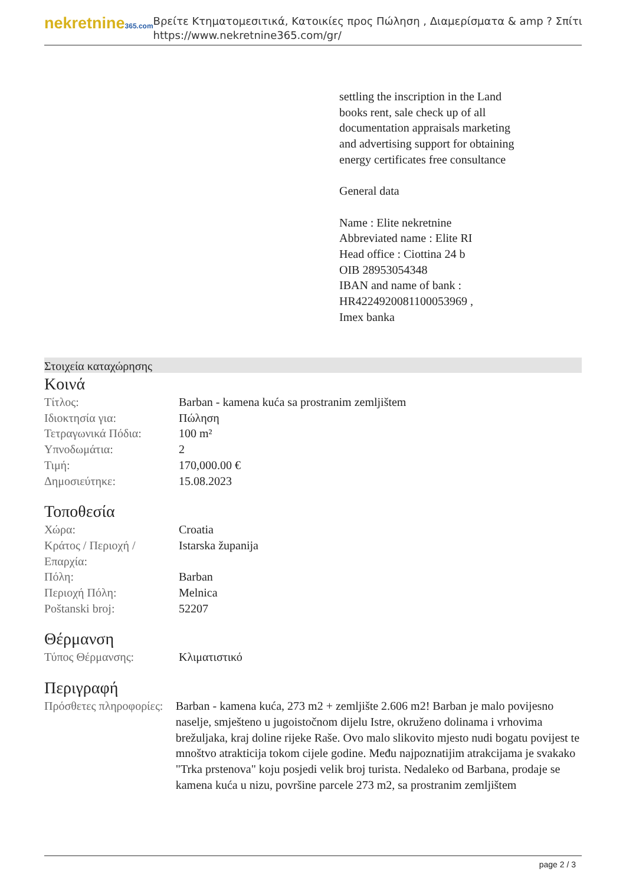nekretnine365.com
Βρείτε Κτηματομεσιτικά, Κατοικίες προς Πώληση , Διαμερίσματα & amp ? Σπίτι
https://www.nekretnine365.com/gr/
settling the inscription in the Land books rent, sale check up of all documentation appraisals marketing and advertising support for obtaining energy certificates free consultance
General data
Name : Elite nekretnine
Abbreviated name : Elite RI
Head office : Ciottina 24 b
OIB 28953054348
IBAN and name of bank : HR4224920081100053969 ,
Imex banka
Στοιχεία καταχώρησης
Κοινά
| Τίτλος: | Barban - kamena kuća sa prostranim zemljištem |
| Ιδιοκτησία για: | Πώληση |
| Τετραγωνικά Πόδια: | 100 m² |
| Υπνοδωμάτια: | 2 |
| Τιμή: | 170,000.00 € |
| Δημοσιεύτηκε: | 15.08.2023 |
Τοποθεσία
| Χώρα: | Croatia |
| Κράτος / Περιοχή / Επαρχία: | Istarska županija |
| Πόλη: | Barban |
| Περιοχή Πόλη: | Melnica |
| Poštanski broj: | 52207 |
Θέρμανση
| Τύπος Θέρμανσης: | Κλιματιστικό |
Περιγραφή
| Πρόσθετες πληροφορίες: | Barban - kamena kuća, 273 m2 + zemljište 2.606 m2! Barban je malo povijesno naselje, smješteno u jugoistočnom dijelu Istre, okruženo dolinama i vrhovima brežuljaka, kraj doline rijeke Raše. Ovo malo slikovito mjesto nudi bogatu povijest te mnoštvo atrakticija tokom cijele godine. Među najpoznatijim atrakcijama je svakako "Trka prstenova" koju posjedi velik broj turista. Nedaleko od Barbana, prodaje se kamena kuća u nizu, površine parcele 273 m2, sa prostranim zemljištem |
page 2 / 3